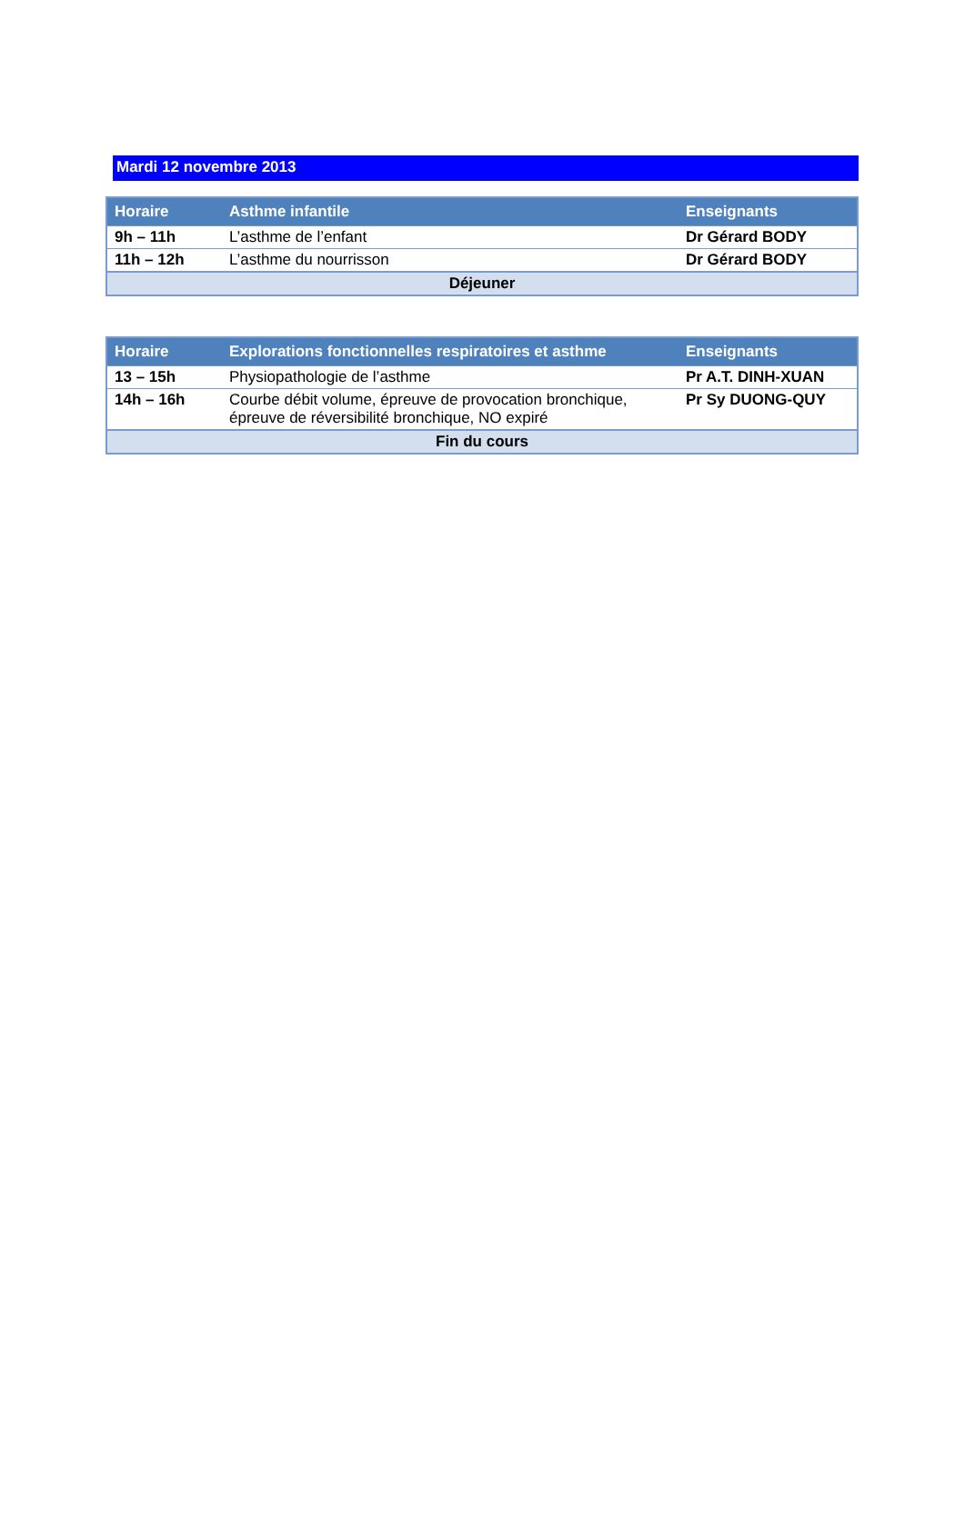Mardi 12 novembre 2013
| Horaire | Asthme infantile | Enseignants |
| --- | --- | --- |
| 9h – 11h | L’asthme de l’enfant | Dr Gérard BODY |
| 11h – 12h | L’asthme du nourrisson | Dr Gérard BODY |
| Déjeuner | | |
| Horaire | Explorations fonctionnelles respiratoires et asthme | Enseignants |
| --- | --- | --- |
| 13 – 15h | Physiopathologie de l’asthme | Pr A.T. DINH-XUAN |
| 14h – 16h | Courbe débit volume, épreuve de provocation bronchique, épreuve de réversibilité bronchique, NO expiré | Pr Sy DUONG-QUY |
| Fin du cours | | |